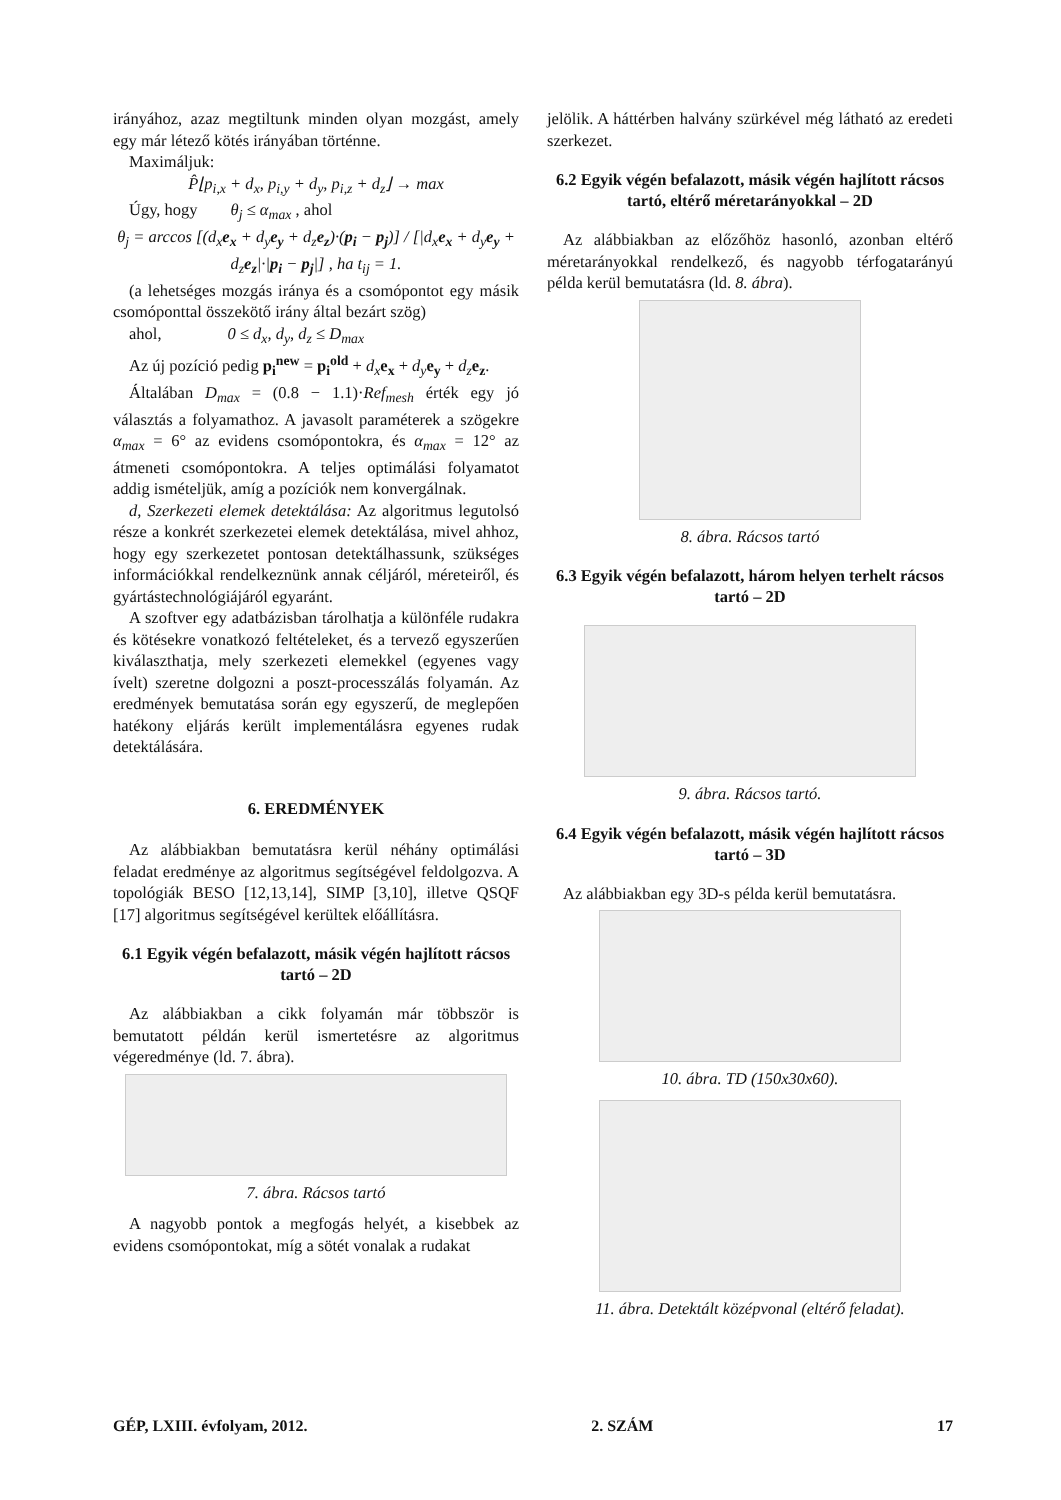irányához, azaz megtiltunk minden olyan mozgást, amely egy már létező kötés irányában történne.
Maximáljuk:
P̂⌊p<sub>i,x</sub> + d<sub>x</sub>, p<sub>i,y</sub> + d<sub>y</sub>, p<sub>i,z</sub> + d<sub>z</sub>⌋ → max
Úgy, hogy θ<sub>j</sub> ≤ α<sub>max</sub> , ahol
θ<sub>j</sub> = arccos [(d<sub>x</sub>e<sub>x</sub> + d<sub>y</sub>e<sub>y</sub> + d<sub>z</sub>e<sub>z</sub>)·(p<sub>i</sub> − p<sub>j</sub>)] / [|d<sub>x</sub>e<sub>x</sub> + d<sub>y</sub>e<sub>y</sub> + d<sub>z</sub>e<sub>z</sub>|·|p<sub>i</sub> − p<sub>j</sub>|] , ha t<sub>ij</sub> = 1.
(a lehetséges mozgás iránya és a csomópontot egy másik csomóponttal összekötő irány által bezárt szög)
ahol, 0 ≤ d<sub>x</sub>, d<sub>y</sub>, d<sub>z</sub> ≤ D<sub>max</sub>
Az új pozíció pedig p<sub>i</sub><sup>new</sup> = p<sub>i</sub><sup>old</sup> + d<sub>x</sub> e<sub>x</sub> + d<sub>y</sub> e<sub>y</sub> + d<sub>z</sub> e<sub>z</sub>.
Általában D<sub>max</sub> = (0.8 − 1.1)·Ref<sub>mesh</sub> érték egy jó választás a folyamathoz. A javasolt paraméterek a szögekre α<sub>max</sub> = 6° az evidens csomópontokra, és α<sub>max</sub> = 12° az átmeneti csomópontokra. A teljes optimálási folyamatot addig ismételjük, amíg a pozíciók nem konvergálnak.
d, Szerkezeti elemek detektálása: Az algoritmus legutolsó része a konkrét szerkezetei elemek detektálása, mivel ahhoz, hogy egy szerkezetet pontosan detektálhassunk, szükséges információkkal rendelkeznünk annak céljáról, méreteiről, és gyártástechnológiájáról egyaránt.
A szoftver egy adatbázisban tárolhatja a különféle rudakra és kötésekre vonatkozó feltételeket, és a tervező egyszerűen kiválaszthatja, mely szerkezeti elemekkel (egyenes vagy ívelt) szeretne dolgozni a poszt-processzálás folyamán. Az eredmények bemutatása során egy egyszerű, de meglepően hatékony eljárás került implementálásra egyenes rudak detektálására.
6. EREDMÉNYEK
Az alábbiakban bemutatásra kerül néhány optimálási feladat eredménye az algoritmus segítségével feldolgozva. A topológiák BESO [12,13,14], SIMP [3,10], illetve QSQF [17] algoritmus segítségével kerültek előállításra.
6.1 Egyik végén befalazott, másik végén hajlított rácsos tartó – 2D
Az alábbiakban a cikk folyamán már többször is bemutatott példán kerül ismertetésre az algoritmus végeredménye (ld. 7. ábra).
7. ábra. Rácsos tartó
A nagyobb pontok a megfogás helyét, a kisebbek az evidens csomópontokat, míg a sötét vonalak a rudakat
jelölik. A háttérben halvány szürkével még látható az eredeti szerkezet.
6.2 Egyik végén befalazott, másik végén hajlított rácsos tartó, eltérő méretarányokkal – 2D
Az alábbiakban az előzőhöz hasonló, azonban eltérő méretarányokkal rendelkező, és nagyobb térfogatarányú példa kerül bemutatásra (ld. 8. ábra).
8. ábra. Rácsos tartó
6.3 Egyik végén befalazott, három helyen terhelt rácsos tartó – 2D
9. ábra. Rácsos tartó.
6.4 Egyik végén befalazott, másik végén hajlított rácsos tartó – 3D
Az alábbiakban egy 3D-s példa kerül bemutatásra.
10. ábra. TD (150x30x60).
11. ábra. Detektált középvonal (eltérő feladat).
GÉP, LXIII. évfolyam, 2012. 2. SZÁM 17